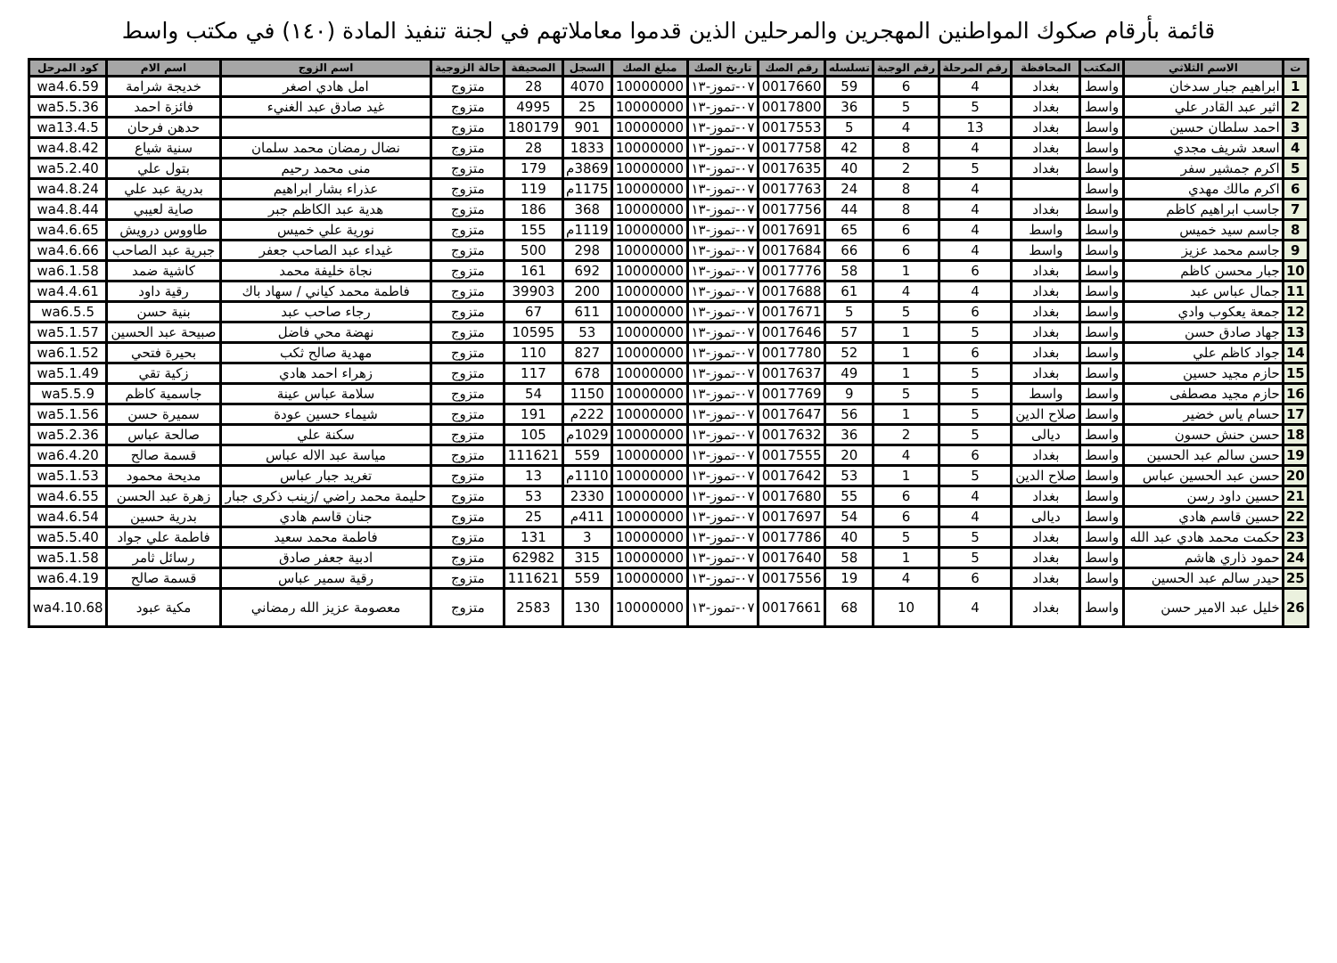قائمة بأرقام صكوك المواطنين المهجرين والمرحلين الذين قدموا معاملاتهم في لجنة تنفيذ المادة (١٤٠) في مكتب واسط
| ت | الاسم الثلاثي | المكتب | المحافظة | رقم المرحلة | رقم الوجبة | تسلسله | رقم الصك | تاريخ الصك | مبلغ الصك | السجل | الصحيفة | حالة الزوجية | اسم الزوج | اسم الام | كود المرحل |
| --- | --- | --- | --- | --- | --- | --- | --- | --- | --- | --- | --- | --- | --- | --- | --- |
| 1 | ابراهيم جبار سدخان | واسط | بغداد | 4 | 6 | 59 | 0017660 | ٠٧-تموز-١٣ | 10000000 | 4070 | 28 | متزوج | امل هادي اصغر | خديجة شرامة | wa4.6.59 |
| 2 | اثير عبد القادر علي | واسط | بغداد | 5 | 5 | 36 | 0017800 | ٠٧-تموز-١٣ | 10000000 | 25 | 4995 | متزوج | غيد صادق عبد الغنيء | فائزة احمد | wa5.5.36 |
| 3 | احمد سلطان حسين | واسط | بغداد | 13 | 4 | 5 | 0017553 | ٠٧-تموز-١٣ | 10000000 | 901 | 180179 | متزوج | | حدهن فرحان | wa13.4.5 |
| 4 | اسعد شريف مجدي | واسط | بغداد | 4 | 8 | 42 | 0017758 | ٠٧-تموز-١٣ | 10000000 | 1833 | 28 | متزوج | نضال رمضان محمد سلمان | سنية شياع | wa4.8.42 |
| 5 | اكرم جمشير سفر | واسط | بغداد | 5 | 2 | 40 | 0017635 | ٠٧-تموز-١٣ | 10000000 | 3869م | 179 | متزوج | منى محمد رحيم | بتول علي | wa5.2.40 |
| 6 | اكرم مالك مهدي | واسط | | 4 | 8 | 24 | 0017763 | ٠٧-تموز-١٣ | 10000000 | 1175م | 119 | متزوج | عذراء بشار ابراهيم | بدرية عبد علي | wa4.8.24 |
| 7 | جاسب ابراهيم كاظم | واسط | بغداد | 4 | 8 | 44 | 0017756 | ٠٧-تموز-١٣ | 10000000 | 368 | 186 | متزوج | هدية عبد الكاظم جبر | صاية لعيبي | wa4.8.44 |
| 8 | جاسم سيد خميس | واسط | واسط | 4 | 6 | 65 | 0017691 | ٠٧-تموز-١٣ | 10000000 | 1119م | 155 | متزوج | نورية علي خميس | طاووس درويش | wa4.6.65 |
| 9 | جاسم محمد عزيز | واسط | واسط | 4 | 6 | 66 | 0017684 | ٠٧-تموز-١٣ | 10000000 | 298 | 500 | متزوج | غيداء عبد الصاحب جعفر | جبرية عبد الصاحب | wa4.6.66 |
| 10 | جبار محسن كاظم | واسط | بغداد | 6 | 1 | 58 | 0017776 | ٠٧-تموز-١٣ | 10000000 | 692 | 161 | متزوج | نجاة خليفة محمد | كاشية ضمد | wa6.1.58 |
| 11 | جمال عباس عبد | واسط | بغداد | 4 | 4 | 61 | 0017688 | ٠٧-تموز-١٣ | 10000000 | 200 | 39903 | متزوج | فاطمة محمد كياني / سهاد باك | رقية داود | wa4.4.61 |
| 12 | جمعة يعكوب وادي | واسط | بغداد | 6 | 5 | 5 | 0017671 | ٠٧-تموز-١٣ | 10000000 | 611 | 67 | متزوج | رجاء صاحب عبد | بنية حسن | wa6.5.5 |
| 13 | جهاد صادق حسن | واسط | بغداد | 5 | 1 | 57 | 0017646 | ٠٧-تموز-١٣ | 10000000 | 53 | 10595 | متزوج | نهضة محي فاضل | صبيحة عبد الحسين | wa5.1.57 |
| 14 | جواد كاظم علي | واسط | بغداد | 6 | 1 | 52 | 0017780 | ٠٧-تموز-١٣ | 10000000 | 827 | 110 | متزوج | مهدية صالح ثكب | بحيرة فتحي | wa6.1.52 |
| 15 | حازم مجيد حسين | واسط | بغداد | 5 | 1 | 49 | 0017637 | ٠٧-تموز-١٣ | 10000000 | 678 | 117 | متزوج | زهراء احمد هادي | زكية تقي | wa5.1.49 |
| 16 | حازم مجيد مصطفى | واسط | واسط | 5 | 5 | 9 | 0017769 | ٠٧-تموز-١٣ | 10000000 | 1150 | 54 | متزوج | سلامة عباس عينة | جاسمية كاظم | wa5.5.9 |
| 17 | حسام ياس خضير | واسط | صلاح الدين | 5 | 1 | 56 | 0017647 | ٠٧-تموز-١٣ | 10000000 | 222م | 191 | متزوج | شيماء حسين عودة | سميرة حسن | wa5.1.56 |
| 18 | حسن حنش حسون | واسط | ديالى | 5 | 2 | 36 | 0017632 | ٠٧-تموز-١٣ | 10000000 | 1029م | 105 | متزوج | سكنة علي | صالحة عباس | wa5.2.36 |
| 19 | حسن سالم عبد الحسين | واسط | بغداد | 6 | 4 | 20 | 0017555 | ٠٧-تموز-١٣ | 10000000 | 559 | 111621 | متزوج | مياسة عبد الاله عباس | قسمة صالح | wa6.4.20 |
| 20 | حسن عبد الحسين عباس | واسط | صلاح الدين | 5 | 1 | 53 | 0017642 | ٠٧-تموز-١٣ | 10000000 | 1110م | 13 | متزوج | تغريد جبار عباس | مديحة محمود | wa5.1.53 |
| 21 | حسين داود رسن | واسط | بغداد | 4 | 6 | 55 | 0017680 | ٠٧-تموز-١٣ | 10000000 | 2330 | 53 | متزوج | حليمة محمد راضي /زينب ذكرى جبار | زهرة عبد الحسن | wa4.6.55 |
| 22 | حسين قاسم هادي | واسط | ديالى | 4 | 6 | 54 | 0017697 | ٠٧-تموز-١٣ | 10000000 | 411م | 25 | متزوج | جنان قاسم هادي | بدرية حسين | wa4.6.54 |
| 23 | حكمت محمد هادي عبد الله | واسط | بغداد | 5 | 5 | 40 | 0017786 | ٠٧-تموز-١٣ | 10000000 | 3 | 131 | متزوج | فاطمة محمد سعيد | فاطمة علي جواد | wa5.5.40 |
| 24 | حمود ذاري هاشم | واسط | بغداد | 5 | 1 | 58 | 0017640 | ٠٧-تموز-١٣ | 10000000 | 315 | 62982 | متزوج | ادبية جعفر صادق | رسائل ثامر | wa5.1.58 |
| 25 | حيدر سالم عبد الحسين | واسط | بغداد | 6 | 4 | 19 | 0017556 | ٠٧-تموز-١٣ | 10000000 | 559 | 111621 | متزوج | رقية سمير عباس | قسمة صالح | wa6.4.19 |
| 26 | خليل عبد الامير حسن | واسط | بغداد | 4 | 10 | 68 | 0017661 | ٠٧-تموز-١٣ | 10000000 | 130 | 2583 | متزوج | معصومة عزيز الله رمضاني | مكية عبود | wa4.10.68 |